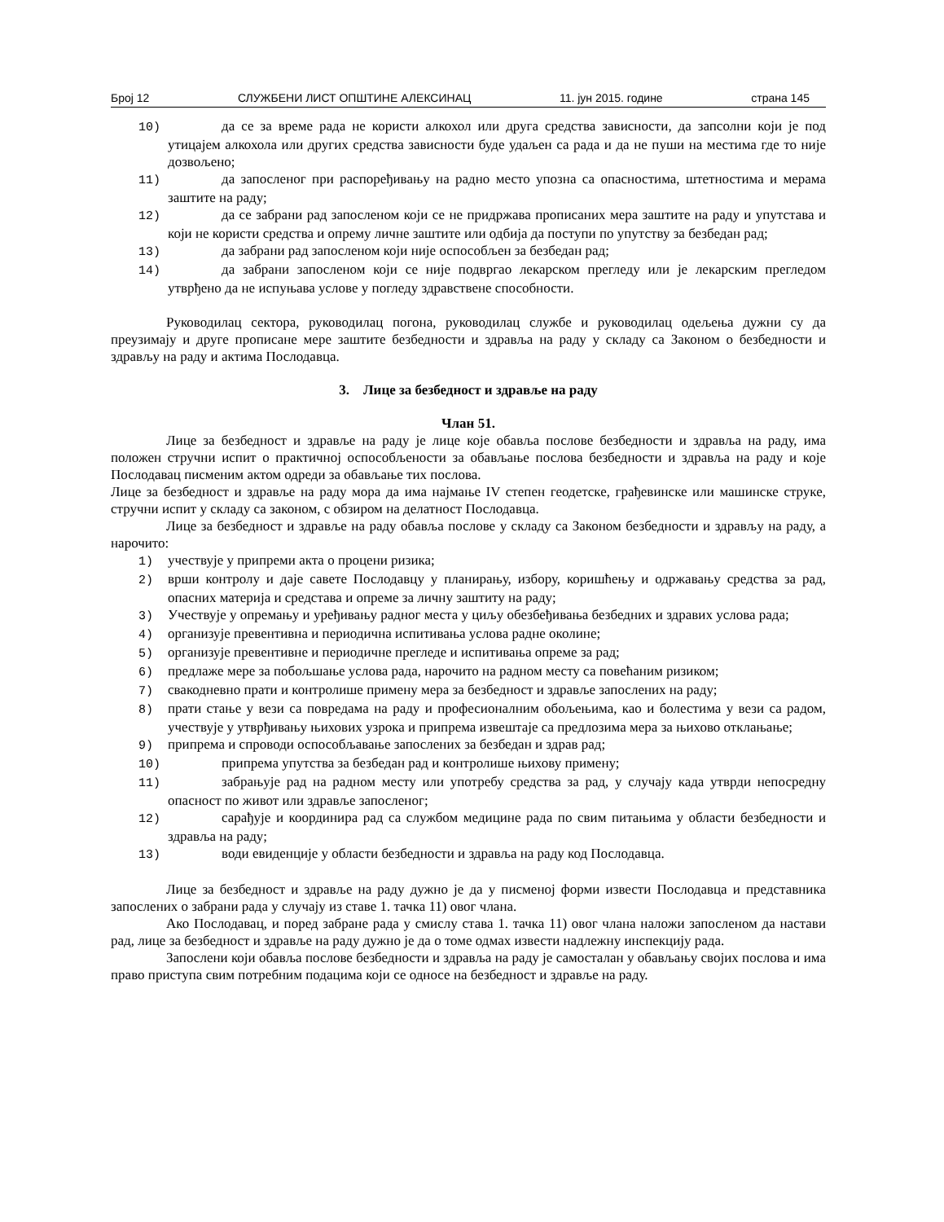Број 12 СЛУЖБЕНИ ЛИСТ ОПШТИНЕ АЛЕКСИНАЦ 11. јун 2015. године страна 145
10) да се за време рада не користи алкохол или друга средства зависности, да запсолни који је под утицајем алкохола или других средства зависности буде удаљен са рада и да не пуши на местима где то није дозвољено;
11) да запосленог при распоређивању на радно место упозна са опасностима, штетностима и мерама заштите на раду;
12) да се забрани рад запосленом који се не придржава прописаних мера заштите на раду и упутстава и који не користи средства и опрему личне заштите или одбија да поступи по упутству за безбедан рад;
13) да забрани рад запосленом који није оспособљен за безбедан рад;
14) да забрани запосленом који се није подвргао лекарском прегледу или је лекарским прегледом утврђено да не испуњава услове у погледу здравствене способности.
Руководилац сектора, руководилац погона, руководилац службе и руководилац одељења дужни су да преузимају и друге прописане мере заштите безбедности и здравља на раду у складу са Законом о безбедности и здрављу на раду и актима Послодавца.
3. Лице за безбедност и здравље на раду
Члан 51.
Лице за безбедност и здравље на раду је лице које обавља послове безбедности и здравља на раду, има положен стручни испит о практичној оспособљености за обављање послова безбедности и здравља на раду и које Послодавац писменим актом одреди за обављање тих послова.
Лице за безбедност и здравље на раду мора да има најмање IV степен геодетске, грађевинске или машинске струке, стручни испит у складу са законом, с обзиром на делатност Послодавца.
Лице за безбедност и здравље на раду обавља послове у складу са Законом безбедности и здрављу на раду, а нарочито:
1) учествује у припреми акта о процени ризика;
2) врши контролу и даје савете Послодавцу у планирању, избору, коришћењу и одржавању средства за рад, опасних материја и средстава и опреме за личну заштиту на раду;
3) Учествује у опремању и уређивању радног места у циљу обезбеђивања безбедних и здравих услова рада;
4) организује превентивна и периодична испитивања услова радне околине;
5) организује превентивне и периодичне прегледе и испитивања опреме за рад;
6) предлаже мере за побољшање услова рада, нарочито на радном месту са повећаним ризиком;
7) свакодневно прати и контролише примену мера за безбедност и здравље запослених на раду;
8) прати стање у вези са повредама на раду и професионалним обољењима, као и болестима у вези са радом, учествује у утврђивању њихових узрока и припрема извештаје са предлозима мера за њихово отклањање;
9) припрема и спроводи оспособљавање запослених за безбедан и здрав рад;
10) припрема упутства за безбедан рад и контролише њихову примену;
11) забрањује рад на радном месту или употребу средства за рад, у случају када утврди непосредну опасност по живот или здравље запосленог;
12) сарађује и координира рад са службом медицине рада по свим питањима у области безбедности и здравља на раду;
13) води евиденције у области безбедности и здравља на раду код Послодавца.
Лице за безбедност и здравље на раду дужно је да у писменој форми извести Послодавца и представника запослених о забрани рада у случају из ставе 1. тачка 11) овог члана.
Ако Послодавац, и поред забране рада у смислу става 1. тачка 11) овог члана наложи запосленом да настави рад, лице за безбедност и здравље на раду дужно је да о томе одмах извести надлежну инспекцију рада.
Запослени који обавља послове безбедности и здравља на раду је самосталан у обављању својих послова и има право приступа свим потребним подацима који се односе на безбедност и здравље на раду.